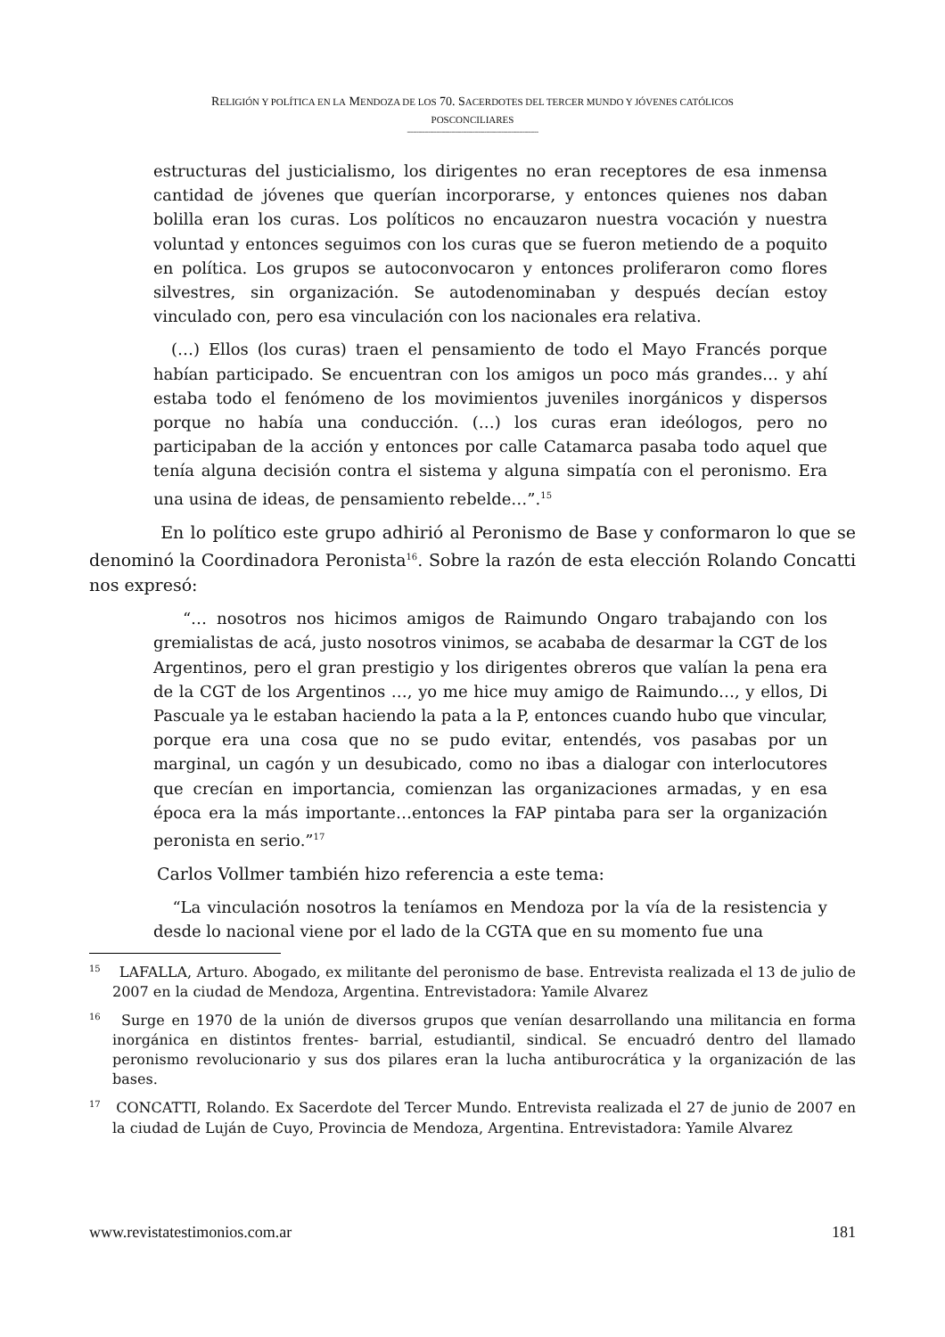RELIGIÓN Y POLÍTICA EN LA MENDOZA DE LOS 70. SACERDOTES DEL TERCER MUNDO Y JÓVENES CATÓLICOS
POSCONCILIARES
--------------------------------------------------------------------
estructuras del justicialismo, los dirigentes no eran receptores de esa inmensa cantidad de jóvenes que querían incorporarse, y entonces quienes nos daban bolilla eran los curas. Los políticos no encauzaron nuestra vocación y nuestra voluntad y entonces seguimos con los curas que se fueron metiendo de a poquito en política. Los grupos se autoconvocaron y entonces proliferaron como flores silvestres, sin organización. Se autodenominaban y después decían estoy vinculado con, pero esa vinculación con los nacionales era relativa.
(…) Ellos (los curas) traen el pensamiento de todo el Mayo Francés porque habían participado. Se encuentran con los amigos un poco más grandes… y ahí estaba todo el fenómeno de los movimientos juveniles inorgánicos y dispersos porque no había una conducción. (…) los curas eran ideólogos, pero no participaban de la acción y entonces por calle Catamarca pasaba todo aquel que tenía alguna decisión contra el sistema y alguna simpatía con el peronismo. Era una usina de ideas, de pensamiento rebelde…”.<sup>15</sup>
En lo político este grupo adhirió al Peronismo de Base y conformaron lo que se denominó la Coordinadora Peronista<sup>16</sup>. Sobre la razón de esta elección Rolando Concatti nos expresó:
“… nosotros nos hicimos amigos de Raimundo Ongaro trabajando con los gremialistas de acá, justo nosotros vinimos, se acababa de desarmar la CGT de los Argentinos, pero el gran prestigio y los dirigentes obreros que valían la pena era de la CGT de los Argentinos …, yo me hice muy amigo de Raimundo…, y ellos, Di Pascuale ya le estaban haciendo la pata a la P, entonces cuando hubo que vincular, porque era una cosa que no se pudo evitar, entendés, vos pasabas por un marginal, un cagón y un desubicado, como no ibas a dialogar con interlocutores que crecían en importancia, comienzan las organizaciones armadas, y en esa época era la más importante…entonces la FAP pintaba para ser la organización peronista en serio.”<sup>17</sup>
Carlos Vollmer también hizo referencia a este tema:
“La vinculación nosotros la teníamos en Mendoza por la vía de la resistencia y desde lo nacional viene por el lado de la CGTA que en su momento fue una
<sup>15</sup> LAFALLA, Arturo. Abogado, ex militante del peronismo de base. Entrevista realizada el 13 de julio de 2007 en la ciudad de Mendoza, Argentina. Entrevistadora: Yamile Alvarez
<sup>16</sup> Surge en 1970 de la unión de diversos grupos que venían desarrollando una militancia en forma inorgánica en distintos frentes- barrial, estudiantil, sindical. Se encuadró dentro del llamado peronismo revolucionario y sus dos pilares eran la lucha antiburocrática y la organización de las bases.
<sup>17</sup> CONCATTI, Rolando. Ex Sacerdote del Tercer Mundo. Entrevista realizada el 27 de junio de 2007 en la ciudad de Luján de Cuyo, Provincia de Mendoza, Argentina. Entrevistadora: Yamile Alvarez
www.revistatestimonios.com.ar 181